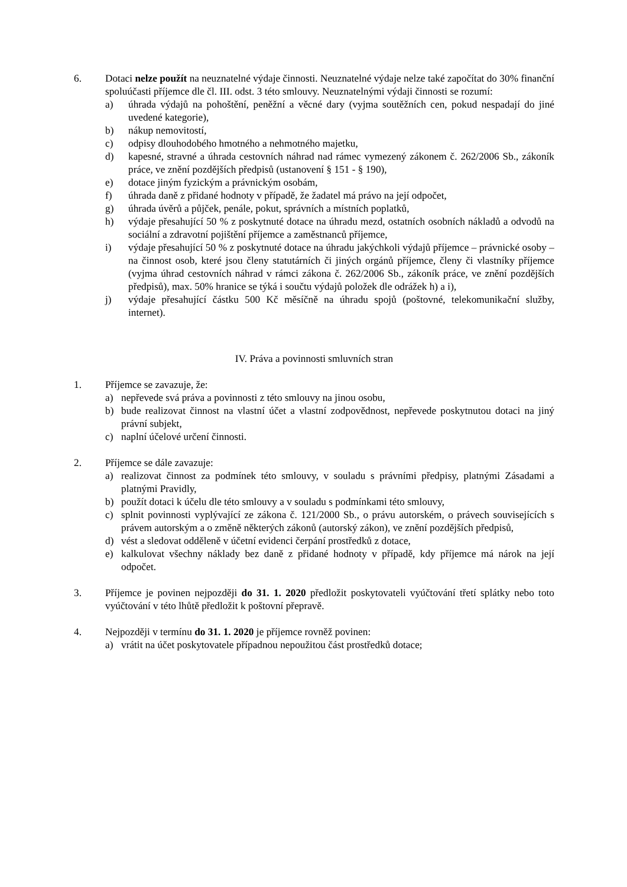6. Dotaci nelze použít na neuznatelné výdaje činnosti. Neuznatelné výdaje nelze také započítat do 30% finanční spoluúčasti příjemce dle čl. III. odst. 3 této smlouvy. Neuznatelnými výdaji činnosti se rozumí:
a) úhrada výdajů na pohoštění, peněžní a věcné dary (vyjma soutěžních cen, pokud nespadají do jiné uvedené kategorie),
b) nákup nemovitostí,
c) odpisy dlouhodobého hmotného a nehmotného majetku,
d) kapesné, stravné a úhrada cestovních náhrad nad rámec vymezený zákonem č. 262/2006 Sb., zákoník práce, ve znění pozdějších předpisů (ustanovení § 151 - § 190),
e) dotace jiným fyzickým a právnickým osobám,
f) úhrada daně z přidané hodnoty v případě, že žadatel má právo na její odpočet,
g) úhrada úvěrů a půjček, penále, pokut, správních a místních poplatků,
h) výdaje přesahující 50 % z poskytnuté dotace na úhradu mezd, ostatních osobních nákladů a odvodů na sociální a zdravotní pojištění příjemce a zaměstnanců příjemce,
i) výdaje přesahující 50 % z poskytnuté dotace na úhradu jakýchkoli výdajů příjemce – právnické osoby – na činnost osob, které jsou členy statutárních či jiných orgánů příjemce, členy či vlastníky příjemce (vyjma úhrad cestovních náhrad v rámci zákona č. 262/2006 Sb., zákoník práce, ve znění pozdějších předpisů), max. 50% hranice se týká i součtu výdajů položek dle odrážek h) a i),
j) výdaje přesahující částku 500 Kč měsíčně na úhradu spojů (poštovné, telekomunikační služby, internet).
IV. Práva a povinnosti smluvních stran
1. Příjemce se zavazuje, že:
a) nepřevede svá práva a povinnosti z této smlouvy na jinou osobu,
b) bude realizovat činnost na vlastní účet a vlastní zodpovědnost, nepřevede poskytnutou dotaci na jiný právní subjekt,
c) naplní účelové určení činnosti.
2. Příjemce se dále zavazuje:
a) realizovat činnost za podmínek této smlouvy, v souladu s právními předpisy, platnými Zásadami a platnými Pravidly,
b) použít dotaci k účelu dle této smlouvy a v souladu s podmínkami této smlouvy,
c) splnit povinnosti vyplývající ze zákona č. 121/2000 Sb., o právu autorském, o právech souvisejících s právem autorským a o změně některých zákonů (autorský zákon), ve znění pozdějších předpisů,
d) vést a sledovat odděleně v účetní evidenci čerpání prostředků z dotace,
e) kalkulovat všechny náklady bez daně z přidané hodnoty v případě, kdy příjemce má nárok na její odpočet.
3. Příjemce je povinen nejpozději do 31. 1. 2020 předložit poskytovateli vyúčtování třetí splátky nebo toto vyúčtování v této lhůtě předložit k poštovní přepravě.
4. Nejpozději v termínu do 31. 1. 2020 je příjemce rovněž povinen:
a) vrátit na účet poskytovatele případnou nepoužitou část prostředků dotace;